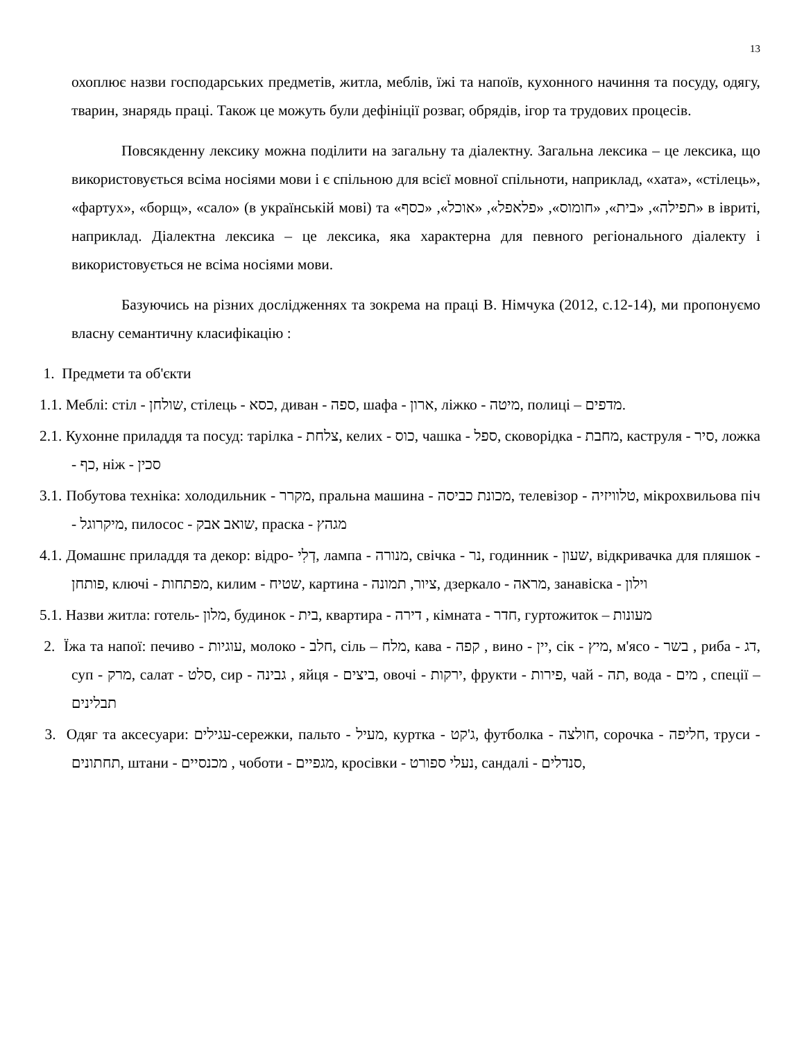13
охоплює назви господарських предметів, житла, меблів, їжі та напоїв, кухонного начиння та посуду, одягу, тварин, знарядь праці. Також це можуть були дефініції розваг, обрядів, ігор та трудових процесів.
Повсякденну лексику можна поділити на загальну та діалектну. Загальна лексика – це лексика, що використовується всіма носіями мови і є спільною для всієї мовної спільноти, наприклад, «хата», «стілець», «фартух», «борщ», «сало» (в українській мові) та «תפילה», «בית», «חומוס», «פלאפל», «אוכל», «כסף» в івриті, наприклад. Діалектна лексика – це лексика, яка характерна для певного регіонального діалекту і використовується не всіма носіями мови.
Базуючись на різних дослідженнях та зокрема на праці В. Німчука (2012, с.12-14), ми пропонуємо власну семантичну класифікацію :
1. Предмети та об'єкти
1.1. Меблі: стіл - שולחן, стілець - כסא, диван - ספה, шафа - ארון, ліжко - מיטה, полиці – מדפים.
2.1. Кухонне приладдя та посуд: тарілка - צלחת, келих - כוס, чашка - ספל, сковорідка - מחבת, каструля - סיר, ложка - כף, ніж - סכין
3.1. Побутова техніка: холодильник - מקרר, пральна машина - מכונת כביסה, телевізор - טלוויזיה, мікрохвильова піч - מיקרוגל, пилосос - שואב אבק, праска - מגהץ
4.1. Домашнє приладдя та декор: відро- דְלִי, лампа - מנורה, свічка - נר, годинник - שעון, відкривачка для пляшок - פותחן, ключі - מפתחות, килим - שטיח, картина - ציור, תמונה, дзеркало - מראה, занавіска - וילון
5.1. Назви житла: готель- מלון, будинок - בית, квартира - דירה , кімната - חדר, гуртожиток – מעונות
2. Їжа та напої: печиво - עוגיות, молоко - חלב, сіль – מלח, кава - קפה , вино - יין, сік - מיץ, м'ясо - בשר , риба - דג, суп - מרק, салат - סלט, сир - גבינה , яйця - ביצים, овочі - ירקות, фрукти - פירות, чай - תה, вода - מים , спеції – תבלינים
3. Одяг та аксесуари: עגילים-сережки, пальто - מעיל, куртка - ג'קט, футболка - חולצה, сорочка - חליפה, труси - תחתונים, штани - מכנסיים , чоботи - מגפיים, кросівки - נעלי ספורט, сандалі - סנדלים,